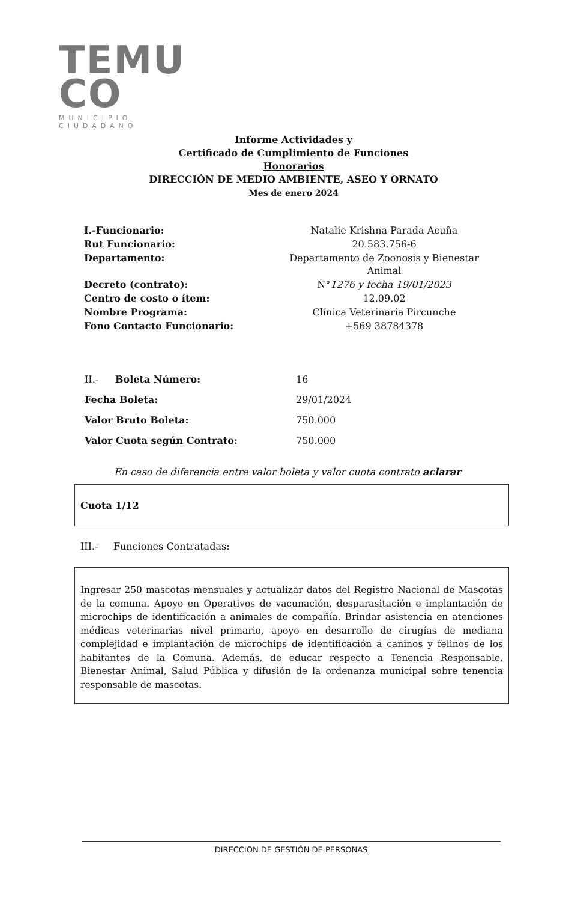TEMU
CO
MUNICIPIO CIUDADANO
Informe Actividades y
Certificado de Cumplimiento de Funciones
Honorarios
DIRECCIÓN DE MEDIO AMBIENTE, ASEO Y ORNATO
Mes de enero 2024
| I.-Funcionario: | Natalie Krishna Parada Acuña |
| Rut Funcionario: | 20.583.756-6 |
| Departamento: | Departamento de Zoonosis y Bienestar Animal |
| Decreto (contrato): | N° 1276 y fecha 19/01/2023 |
| Centro de costo o ítem: | 12.09.02 |
| Nombre Programa: | Clínica Veterinaria Pircunche |
| Fono Contacto Funcionario: | +569 38784378 |
| II.- Boleta Número: | 16 |
| Fecha Boleta: | 29/01/2024 |
| Valor Bruto Boleta: | 750.000 |
| Valor Cuota según Contrato: | 750.000 |
En caso de diferencia entre valor boleta y valor cuota contrato aclarar
Cuota 1/12
III.- Funciones Contratadas:
Ingresar 250 mascotas mensuales y actualizar datos del Registro Nacional de Mascotas de la comuna. Apoyo en Operativos de vacunación, desparasitación e implantación de microchips de identificación a animales de compañía. Brindar asistencia en atenciones médicas veterinarias nivel primario, apoyo en desarrollo de cirugías de mediana complejidad e implantación de microchips de identificación a caninos y felinos de los habitantes de la Comuna. Además, de educar respecto a Tenencia Responsable, Bienestar Animal, Salud Pública y difusión de la ordenanza municipal sobre tenencia responsable de mascotas.
DIRECCION DE GESTIÓN DE PERSONAS